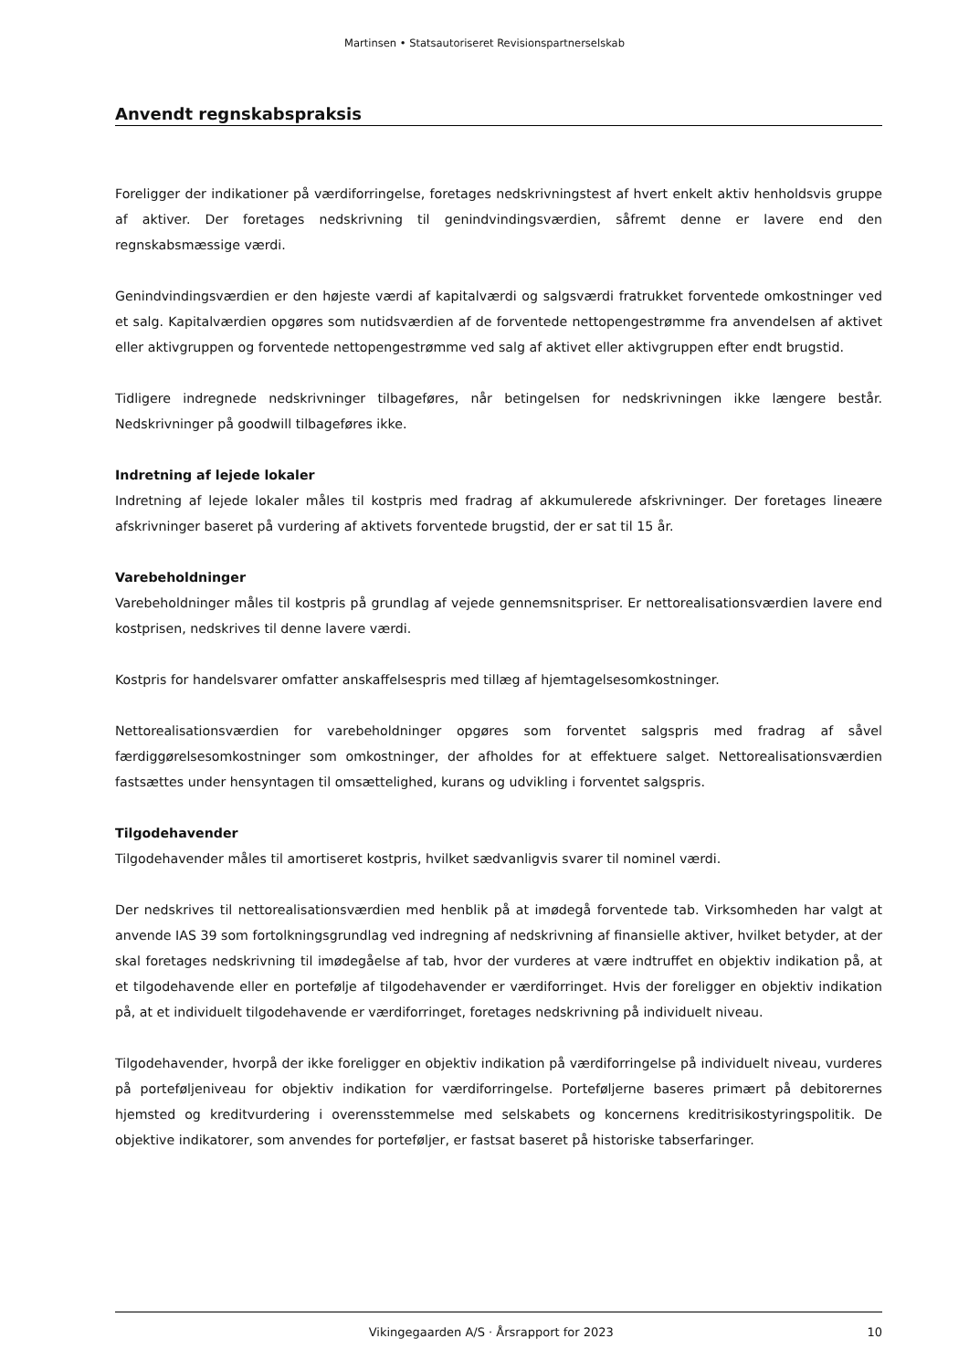Martinsen • Statsautoriseret Revisionspartnerselskab
Anvendt regnskabspraksis
Foreligger der indikationer på værdiforringelse, foretages nedskrivningstest af hvert enkelt aktiv henholdsvis gruppe af aktiver. Der foretages nedskrivning til genindvindingsværdien, såfremt denne er lavere end den regnskabsmæssige værdi.
Genindvindingsværdien er den højeste værdi af kapitalværdi og salgsværdi fratrukket forventede omkostninger ved et salg. Kapitalværdien opgøres som nutidsværdien af de forventede nettopengestrømme fra anvendelsen af aktivet eller aktivgruppen og forventede nettopengestrømme ved salg af aktivet eller aktivgruppen efter endt brugstid.
Tidligere indregnede nedskrivninger tilbageføres, når betingelsen for nedskrivningen ikke længere består. Nedskrivninger på goodwill tilbageføres ikke.
Indretning af lejede lokaler
Indretning af lejede lokaler måles til kostpris med fradrag af akkumulerede afskrivninger. Der foretages lineære afskrivninger baseret på vurdering af aktivets forventede brugstid, der er sat til 15 år.
Varebeholdninger
Varebeholdninger måles til kostpris på grundlag af vejede gennemsnitspriser. Er nettorealisationsværdien lavere end kostprisen, nedskrives til denne lavere værdi.
Kostpris for handelsvarer omfatter anskaffelsespris med tillæg af hjemtagelsesomkostninger.
Nettorealisationsværdien for varebeholdninger opgøres som forventet salgspris med fradrag af såvel færdiggørelsesomkostninger som omkostninger, der afholdes for at effektuere salget. Nettorealisationsværdien fastsættes under hensyntagen til omsættelighed, kurans og udvikling i forventet salgspris.
Tilgodehavender
Tilgodehavender måles til amortiseret kostpris, hvilket sædvanligvis svarer til nominel værdi.
Der nedskrives til nettorealisationsværdien med henblik på at imødegå forventede tab. Virksomheden har valgt at anvende IAS 39 som fortolkningsgrundlag ved indregning af nedskrivning af finansielle aktiver, hvilket betyder, at der skal foretages nedskrivning til imødegåelse af tab, hvor der vurderes at være indtruffet en objektiv indikation på, at et tilgodehavende eller en portefølje af tilgodehavender er værdiforringet. Hvis der foreligger en objektiv indikation på, at et individuelt tilgodehavende er værdiforringet, foretages nedskrivning på individuelt niveau.
Tilgodehavender, hvorpå der ikke foreligger en objektiv indikation på værdiforringelse på individuelt niveau, vurderes på porteføljeniveau for objektiv indikation for værdiforringelse. Porteføljerne baseres primært på debitorernes hjemsted og kreditvurdering i overensstemmelse med selskabets og koncernens kreditrisikostyringspolitik. De objektive indikatorer, som anvendes for porteføljer, er fastsat baseret på historiske tabserfaringer.
Vikingegaarden A/S · Årsrapport for 2023 10